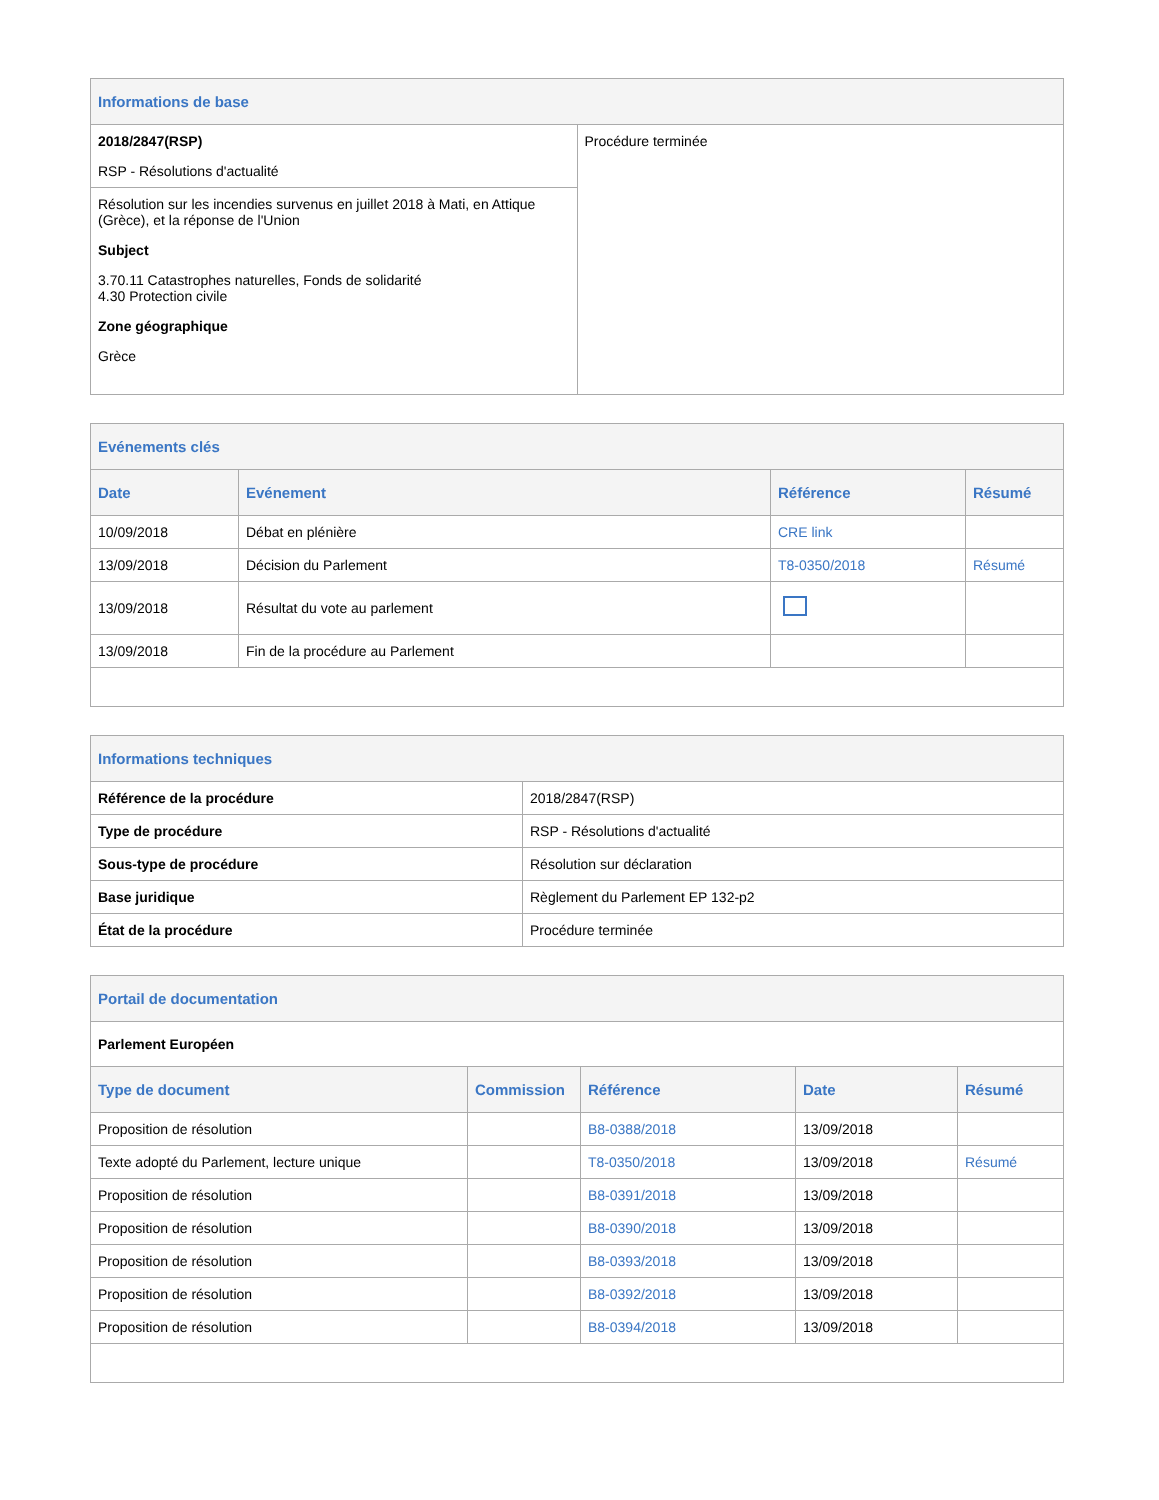| Informations de base | |
| 2018/2847(RSP) RSP - Résolutions d'actualité | Procédure terminée |
| Résolution sur les incendies survenus en juillet 2018 à Mati, en Attique (Grèce), et la réponse de l'Union Subject 3.70.11 Catastrophes naturelles, Fonds de solidarité 4.30 Protection civile Zone géographique Grèce | |
| Evénements clés | | | |
| Date | Evénement | Référence | Résumé |
| 10/09/2018 | Débat en plénière | CRE link | |
| 13/09/2018 | Décision du Parlement | T8-0350/2018 | Résumé |
| 13/09/2018 | Résultat du vote au parlement | | |
| 13/09/2018 | Fin de la procédure au Parlement | | |
| Informations techniques | |
| Référence de la procédure | 2018/2847(RSP) |
| Type de procédure | RSP - Résolutions d'actualité |
| Sous-type de procédure | Résolution sur déclaration |
| Base juridique | Règlement du Parlement EP 132-p2 |
| État de la procédure | Procédure terminée |
| Portail de documentation | | | | |
| Parlement Européen | | | | |
| Type de document | Commission | Référence | Date | Résumé |
| Proposition de résolution | | B8-0388/2018 | 13/09/2018 | |
| Texte adopté du Parlement, lecture unique | | T8-0350/2018 | 13/09/2018 | Résumé |
| Proposition de résolution | | B8-0391/2018 | 13/09/2018 | |
| Proposition de résolution | | B8-0390/2018 | 13/09/2018 | |
| Proposition de résolution | | B8-0393/2018 | 13/09/2018 | |
| Proposition de résolution | | B8-0392/2018 | 13/09/2018 | |
| Proposition de résolution | | B8-0394/2018 | 13/09/2018 | |